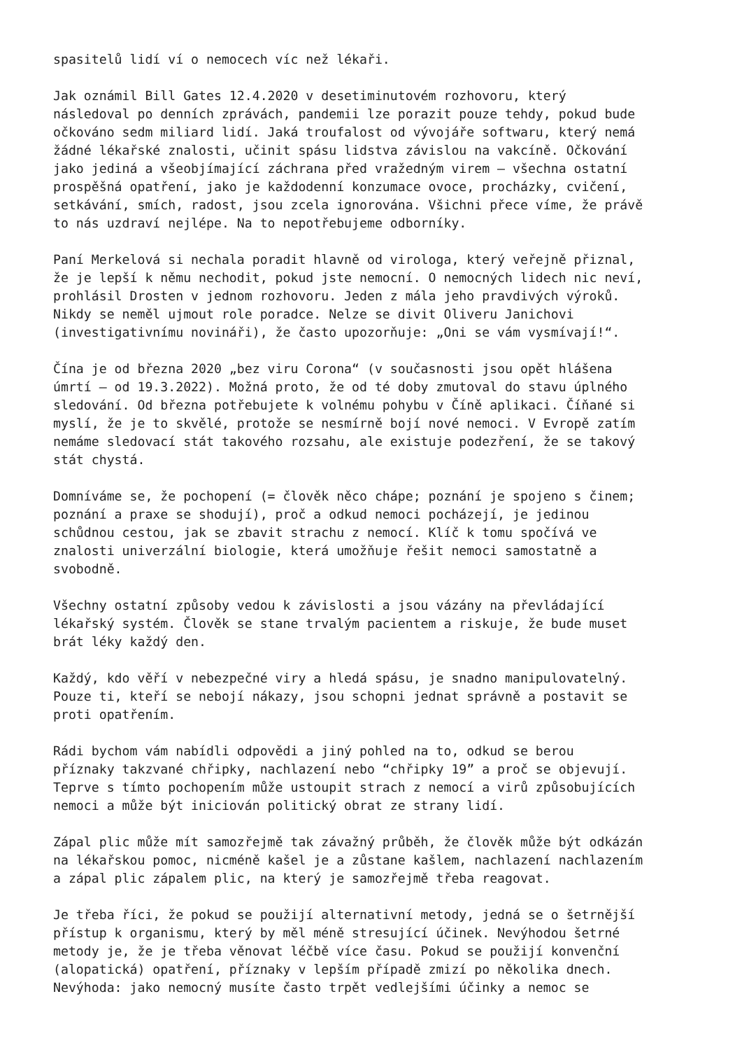spasitelů lidí ví o nemocech víc než lékaři.
Jak oznámil Bill Gates 12.4.2020 v desetiminutovém rozhovoru, který následoval po denních zprávách, pandemii lze porazit pouze tehdy, pokud bude očkováno sedm miliard lidí. Jaká troufalost od vývojáře softwaru, který nemá žádné lékařské znalosti, učinit spásu lidstva závislou na vakcíně. Očkování jako jediná a všeobjímající záchrana před vražedným virem – všechna ostatní prospěšná opatření, jako je každodenní konzumace ovoce, procházky, cvičení, setkávání, smích, radost, jsou zcela ignorována. Všichni přece víme, že právě to nás uzdraví nejlépe. Na to nepotřebujeme odborníky.
Paní Merkelová si nechala poradit hlavně od virologa, který veřejně přiznal, že je lepší k němu nechodit, pokud jste nemocní. O nemocných lidech nic neví, prohlásil Drosten v jednom rozhovoru. Jeden z mála jeho pravdivých výroků. Nikdy se neměl ujmout role poradce. Nelze se divit Oliveru Janichovi (investigativnímu novináři), že často upozorňuje: „Oni se vám vysmívají!“.
Čína je od března 2020 „bez viru Corona“ (v současnosti jsou opět hlášena úmrtí – od 19.3.2022). Možná proto, že od té doby zmutoval do stavu úplného sledování. Od března potřebujete k volnému pohybu v Číně aplikaci. Číňané si myslí, že je to skvělé, protože se nesmírně bojí nové nemoci. V Evropě zatím nemáme sledovací stát takového rozsahu, ale existuje podezření, že se takový stát chystá.
Domníváme se, že pochopení (= člověk něco chápe; poznání je spojeno s činem; poznání a praxe se shodují), proč a odkud nemoci pocházejí, je jedinou schůdnou cestou, jak se zbavit strachu z nemocí. Klíč k tomu spočívá ve znalosti univerzální biologie, která umožňuje řešit nemoci samostatně a svobodně.
Všechny ostatní způsoby vedou k závislosti a jsou vázány na převládající lékařský systém. Člověk se stane trvalým pacientem a riskuje, že bude muset brát léky každý den.
Každý, kdo věří v nebezpečné viry a hledá spásu, je snadno manipulovatelný. Pouze ti, kteří se nebojí nákazy, jsou schopni jednat správně a postavit se proti opatřením.
Rádi bychom vám nabídli odpovědi a jiný pohled na to, odkud se berou příznaky takzvané chřipky, nachlazení nebo “chřipky 19” a proč se objevují. Teprve s tímto pochopením může ustoupit strach z nemocí a virů způsobujících nemoci a může být iniciován politický obrat ze strany lidí.
Zápal plic může mít samozřejmě tak závažný průběh, že člověk může být odkázán na lékařskou pomoc, nicméně kašel je a zůstane kašlem, nachlazení nachlazením a zápal plic zápalem plic, na který je samozřejmě třeba reagovat.
Je třeba říci, že pokud se použijí alternativní metody, jedná se o šetrnější přístup k organismu, který by měl méně stresující účinek. Nevýhodou šetrné metody je, že je třeba věnovat léčbě více času. Pokud se použijí konvenční (alopatická) opatření, příznaky v lepším případě zmizí po několika dnech. Nevýhoda: jako nemocný musíte často trpět vedlejšími účinky a nemoc se